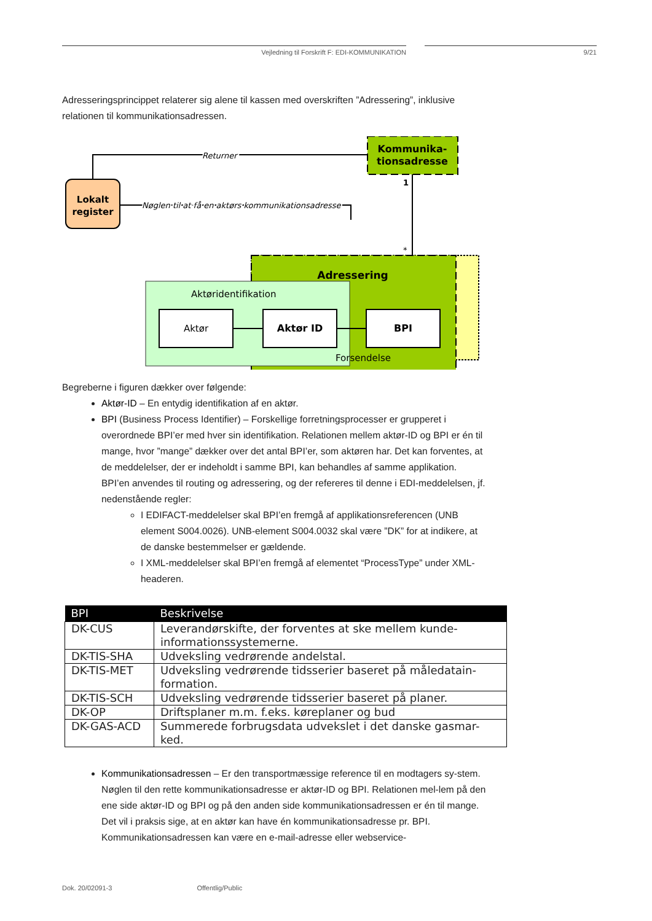Vejledning til Forskrift F: EDI-KOMMUNIKATION 9/21
Adresseringsprincippet relaterer sig alene til kassen med overskriften ”Adressering”, inklusive relationen til kommunikationsadressen.
Adressering
Aktøridentifikation
Aktør
Aktør ID
BPI
Forsendelse
Kommunika-
tionsadresse
1
*
Lokalt
register
Returner
Nøglen til at få en aktørs kommunikationsadresse
Begreberne i figuren dækker over følgende:
Aktør-ID – En entydig identifikation af en aktør.
BPI (Business Process Identifier) – Forskellige forretningsprocesser er grupperet i overordnede BPI’er med hver sin identifikation. Relationen mellem aktør-ID og BPI er én til mange, hvor ”mange” dækker over det antal BPI’er, som aktøren har. Det kan forventes, at de meddelelser, der er indeholdt i samme BPI, kan behandles af samme applikation. BPI’en anvendes til routing og adressering, og der refereres til denne i EDI-meddelelsen, jf. nedenstående regler:
I EDIFACT-meddelelser skal BPI’en fremgå af applikationsreferencen (UNB element S004.0026). UNB-element S004.0032 skal være ”DK” for at indikere, at de danske bestemmelser er gældende.
I XML-meddelelser skal BPI’en fremgå af elementet “ProcessType” under XML-headeren.
| BPI | Beskrivelse |
| --- | --- |
| DK-CUS | Leverandørskifte, der forventes at ske mellem kunde-informationssystemerne. |
| DK-TIS-SHA | Udveksling vedrørende andelstal. |
| DK-TIS-MET | Udveksling vedrørende tidsserier baseret på måledatain-formation. |
| DK-TIS-SCH | Udveksling vedrørende tidsserier baseret på planer. |
| DK-OP | Driftsplaner m.m. f.eks. køreplaner og bud |
| DK-GAS-ACD | Summerede forbrugsdata udvekslet i det danske gasmar-ked. |
Kommunikationsadressen – Er den transportmæssige reference til en modtagers sy-stem. Nøglen til den rette kommunikationsadresse er aktør-ID og BPI. Relationen mel-lem på den ene side aktør-ID og BPI og på den anden side kommunikationsadressen er én til mange. Det vil i praksis sige, at en aktør kan have én kommunikationsadresse pr. BPI. Kommunikationsadressen kan være en e-mail-adresse eller webservice-
Dok. 20/02091-3 Offentlig/Public